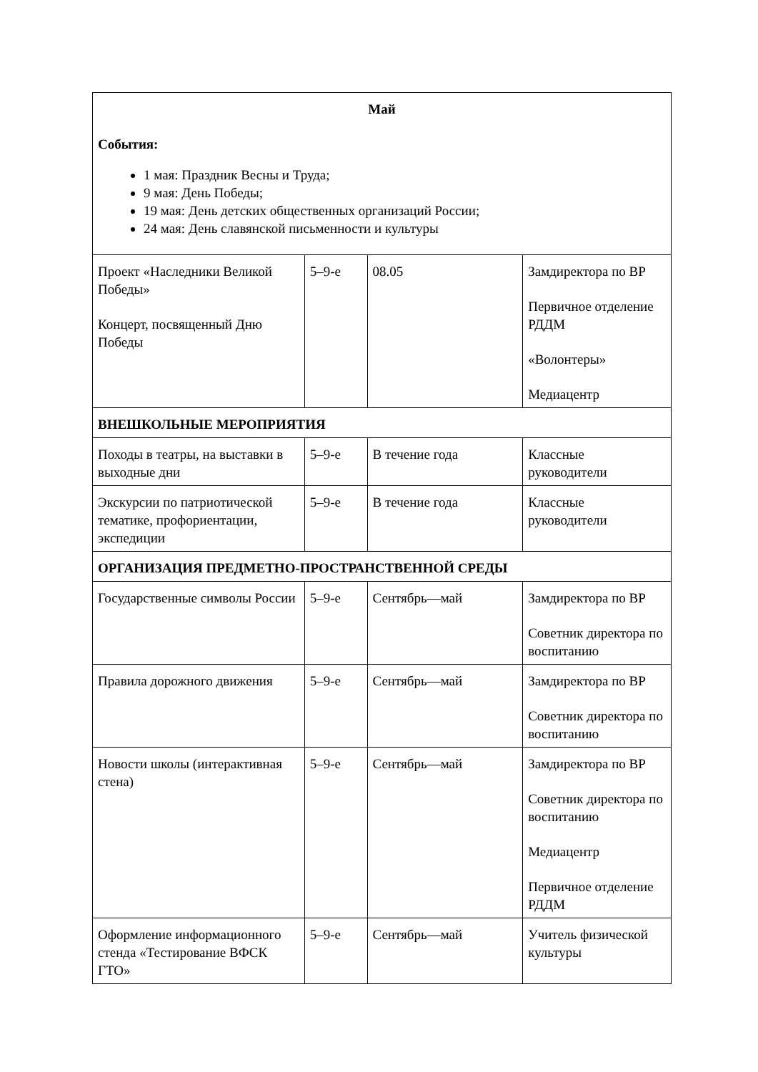| Май События: 1 мая: Праздник Весны и Труда; 9 мая: День Победы; 19 мая: День детских общественных организаций России; 24 мая: День славянской письменности и культуры | | | |
| Проект «Наследники Великой Победы» Концерт, посвященный Дню Победы | 5–9-е | 08.05 | Замдиректора по ВР Первичное отделение РДДМ «Волонтеры» Медиацентр |
| ВНЕШКОЛЬНЫЕ МЕРОПРИЯТИЯ | | | |
| Походы в театры, на выставки в выходные дни | 5–9-е | В течение года | Классные руководители |
| Экскурсии по патриотической тематике, профориентации, экспедиции | 5–9-е | В течение года | Классные руководители |
| ОРГАНИЗАЦИЯ ПРЕДМЕТНО-ПРОСТРАНСТВЕННОЙ СРЕДЫ | | | |
| Государственные символы России | 5–9-е | Сентябрь—май | Замдиректора по ВР Советник директора по воспитанию |
| Правила дорожного движения | 5–9-е | Сентябрь—май | Замдиректора по ВР Советник директора по воспитанию |
| Новости школы (интерактивная стена) | 5–9-е | Сентябрь—май | Замдиректора по ВР Советник директора по воспитанию Медиацентр Первичное отделение РДДМ |
| Оформление информационного стенда «Тестирование ВФСК ГТО» | 5–9-е | Сентябрь—май | Учитель физической культуры |